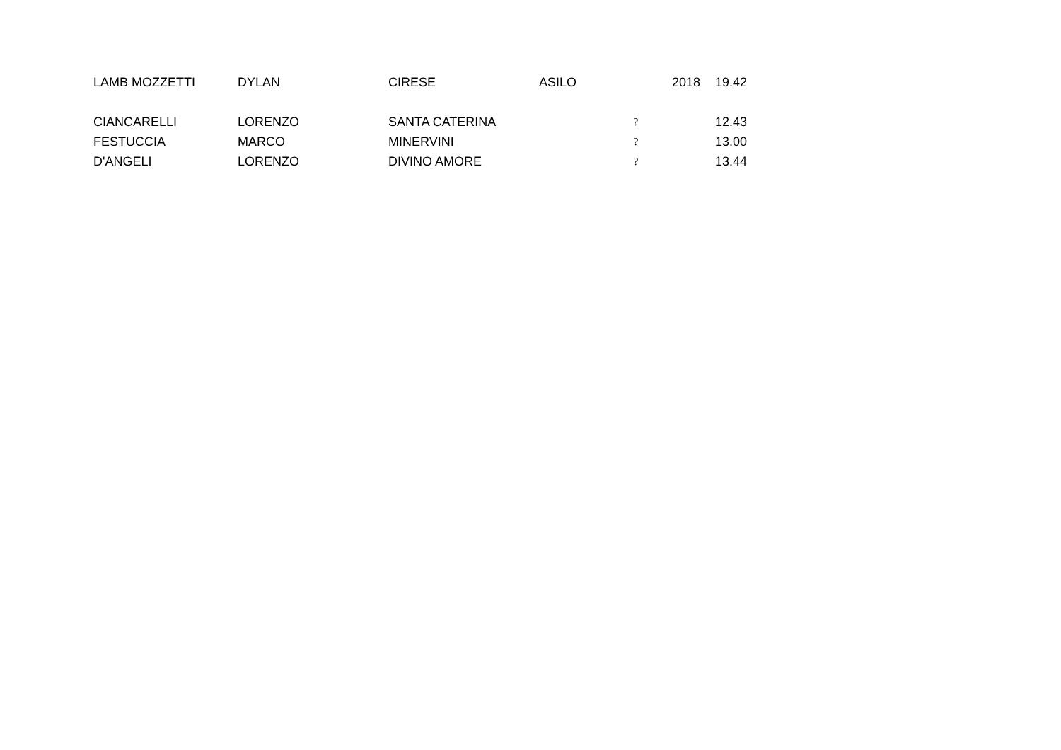| LAMB MOZZETTI | DYLAN | CIRESE | ASILO | | 2018 | 19.42 |
| CIANCARELLI | LORENZO | SANTA CATERINA | | ? | | 12.43 |
| FESTUCCIA | MARCO | MINERVINI | | ? | | 13.00 |
| D'ANGELI | LORENZO | DIVINO AMORE | | ? | | 13.44 |